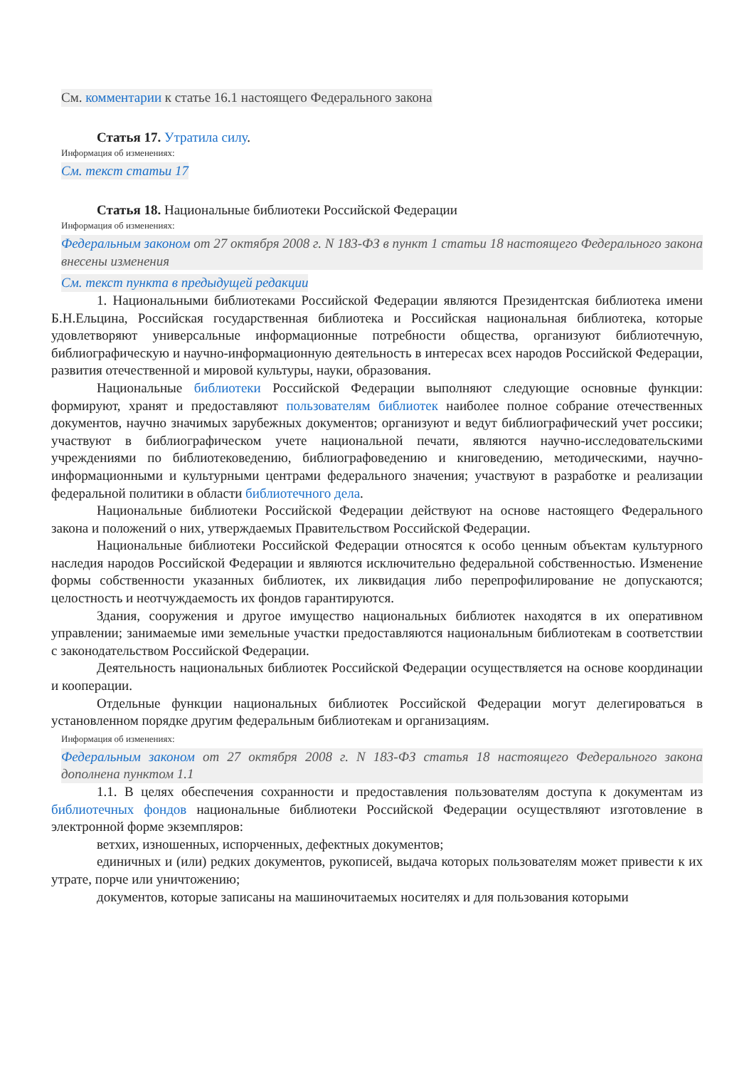См. комментарии к статье 16.1 настоящего Федерального закона
Статья 17. Утратила силу.
Информация об изменениях:
См. текст статьи 17
Статья 18. Национальные библиотеки Российской Федерации
Информация об изменениях:
Федеральным законом от 27 октября 2008 г. N 183-ФЗ в пункт 1 статьи 18 настоящего Федерального закона внесены изменения
См. текст пункта в предыдущей редакции
1. Национальными библиотеками Российской Федерации являются Президентская библиотека имени Б.Н.Ельцина, Российская государственная библиотека и Российская национальная библиотека, которые удовлетворяют универсальные информационные потребности общества, организуют библиотечную, библиографическую и научно-информационную деятельность в интересах всех народов Российской Федерации, развития отечественной и мировой культуры, науки, образования.
Национальные библиотеки Российской Федерации выполняют следующие основные функции: формируют, хранят и предоставляют пользователям библиотек наиболее полное собрание отечественных документов, научно значимых зарубежных документов; организуют и ведут библиографический учет россики; участвуют в библиографическом учете национальной печати, являются научно-исследовательскими учреждениями по библиотековедению, библиографоведению и книговедению, методическими, научно-информационными и культурными центрами федерального значения; участвуют в разработке и реализации федеральной политики в области библиотечного дела.
Национальные библиотеки Российской Федерации действуют на основе настоящего Федерального закона и положений о них, утверждаемых Правительством Российской Федерации.
Национальные библиотеки Российской Федерации относятся к особо ценным объектам культурного наследия народов Российской Федерации и являются исключительно федеральной собственностью. Изменение формы собственности указанных библиотек, их ликвидация либо перепрофилирование не допускаются; целостность и неотчуждаемость их фондов гарантируются.
Здания, сооружения и другое имущество национальных библиотек находятся в их оперативном управлении; занимаемые ими земельные участки предоставляются национальным библиотекам в соответствии с законодательством Российской Федерации.
Деятельность национальных библиотек Российской Федерации осуществляется на основе координации и кооперации.
Отдельные функции национальных библиотек Российской Федерации могут делегироваться в установленном порядке другим федеральным библиотекам и организациям.
Информация об изменениях:
Федеральным законом от 27 октября 2008 г. N 183-ФЗ статья 18 настоящего Федерального закона дополнена пунктом 1.1
1.1. В целях обеспечения сохранности и предоставления пользователям доступа к документам из библиотечных фондов национальные библиотеки Российской Федерации осуществляют изготовление в электронной форме экземпляров:
ветхих, изношенных, испорченных, дефектных документов;
единичных и (или) редких документов, рукописей, выдача которых пользователям может привести к их утрате, порче или уничтожению;
документов, которые записаны на машиночитаемых носителях и для пользования которыми